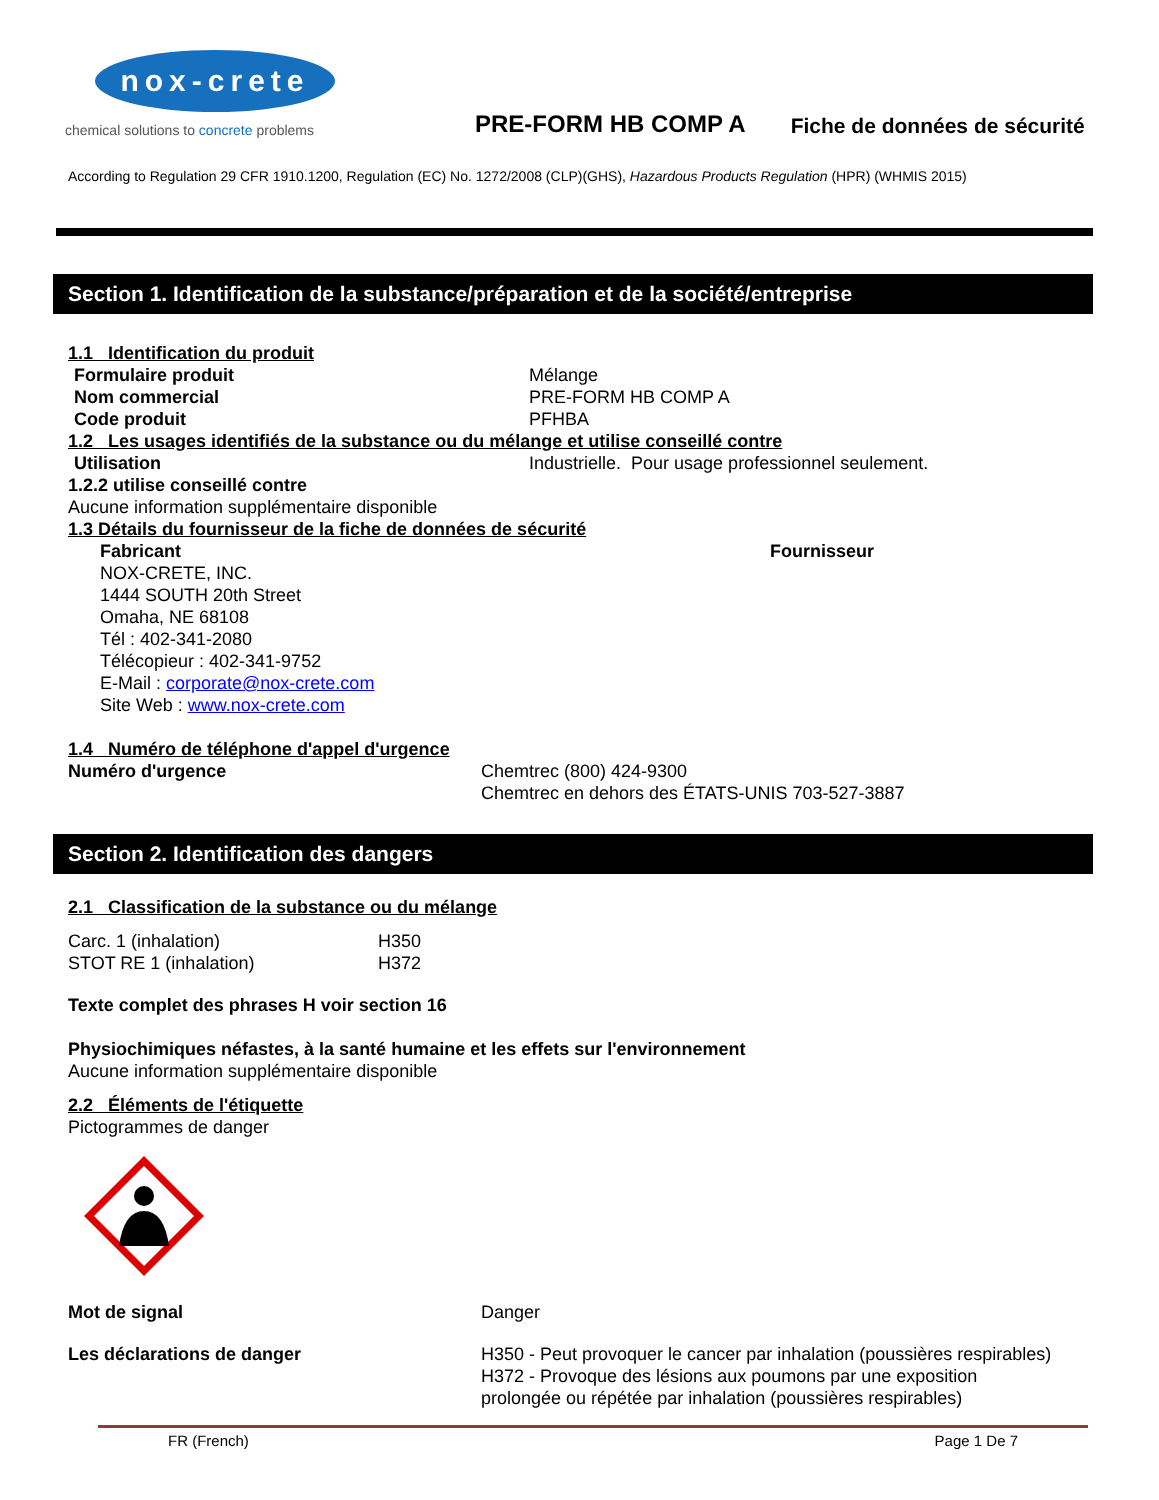nox-crete
chemical solutions to concrete problems
PRE-FORM HB COMP A
Fiche de données de sécurité
According to Regulation 29 CFR 1910.1200, Regulation (EC) No. 1272/2008 (CLP)(GHS), Hazardous Products Regulation (HPR) (WHMIS 2015)
Section 1. Identification de la substance/préparation et de la société/entreprise
1.1 Identification du produit
Formulaire produit Mélange
Nom commercial PRE-FORM HB COMP A
Code produit PFHBA
1.2 Les usages identifiés de la substance ou du mélange et utilise conseillé contre
Utilisation Industrielle. Pour usage professionnel seulement.
1.2.2 utilise conseillé contre
Aucune information supplémentaire disponible
1.3 Détails du fournisseur de la fiche de données de sécurité
Fabricant
NOX-CRETE, INC.
1444 SOUTH 20th Street
Omaha, NE 68108
Tél : 402-341-2080
Télécopieur : 402-341-9752
E-Mail : corporate@nox-crete.com
Site Web : www.nox-crete.com
Fournisseur
1.4 Numéro de téléphone d'appel d'urgence
Numéro d'urgence Chemtrec (800) 424-9300
Chemtrec en dehors des ÉTATS-UNIS 703-527-3887
Section 2. Identification des dangers
2.1 Classification de la substance ou du mélange
Carc. 1 (inhalation)
STOT RE 1 (inhalation)
H350
H372
Texte complet des phrases H voir section 16
Physiochimiques néfastes, à la santé humaine et les effets sur l'environnement
Aucune information supplémentaire disponible
2.2 Éléments de l'étiquette
Pictogrammes de danger
Mot de signal Danger
Les déclarations de danger H350 - Peut provoquer le cancer par inhalation (poussières respirables)
H372 - Provoque des lésions aux poumons par une exposition
prolongée ou répétée par inhalation (poussières respirables)
FR (French) Page 1 De 7